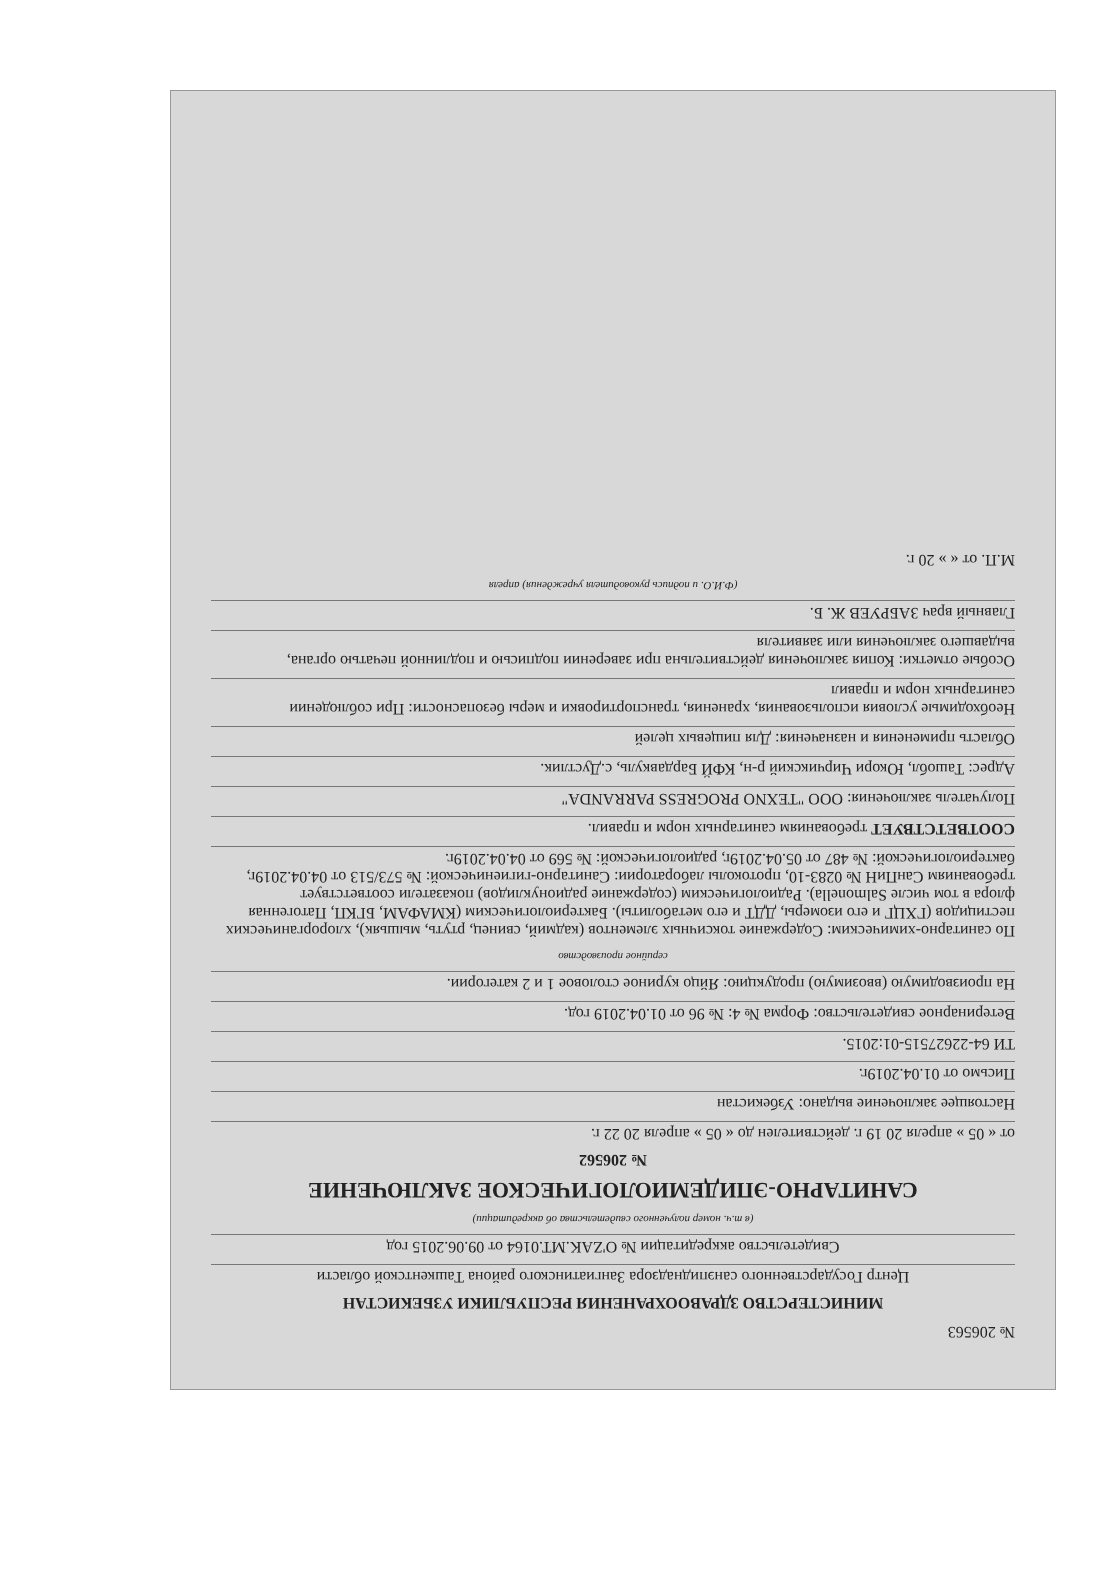№ 206563
МИНИСТЕРСТВО ЗДРАВООХРАНЕНИЯ РЕСПУБЛИКИ УЗБЕКИСТАН
Центр Государственного санэпиднадзора Зангиатинского района Ташкентской области
Свидетельство аккредитации № O'ZAK.MT.0164 от 09.06.2015 год
(в т.ч. номер полученного свидетельства об аккредитации)
САНИТАРНО-ЭПИДЕМИОЛОГИЧЕСКОЕ ЗАКЛЮЧЕНИЕ
№ 206562
от « 05 » апреля 20 19 г. действителен до « 05 » апреля 20 22 г.
Настоящее заключение выдано: Узбекистан
Письмо от 01.04.2019г.
ТИ 64-22627515-01:2015.
Ветеринарное свидетельство: Форма № 4: № 96 от 01.04.2019 год.
На производимую (ввозимую) продукцию: Яйцо куриное столовое 1 и 2 категории.
серийное производство
По санитарно-химическим: Содержание токсичных элементов (кадмий, свинец, ртуть, мышьяк), хлорорганических пестицидов (ГХЦГ и его изомеры, ДДТ и его метаболиты). Бактериологическим (КМАФАМ, БГКП, Патогенная флора в том числе Salmonella). Радиологическим (содержание радионуклидов) показатели соответствует требованиям СанПиН № 0283-10, протоколы лаборатории: Санитарно-гигиенической: № 573/513 от 04.04.2019г, бактериологической: № 487 от 05.04.2019г, радиологической: № 569 от 04.04.2019г.
СООТВЕТСТВУЕТ требованиям санитарных норм и правил.
Получатель заключения: ООО "TEXNO PROGRESS PARRANDA"
Адрес: Ташобл, Юкори Чирчикский р-н, КФЙ Бардавкуль, с.Дустлик.
Область применения и назначения: Для пищевых целей
Необходимые условия использования, хранения, транспортировки и меры безопасности: При соблюдении санитарных норм и правил
Особые отметки: Копия заключения действительна при заверении подписью и подлинной печатью органа, выдавшего заключения или заявителя
Главный врач ЗАБРУЕВ Ж. Б.
(Ф.И.О. и подпись руководителя учреждения) апреля
М.П. от « » 20 г.